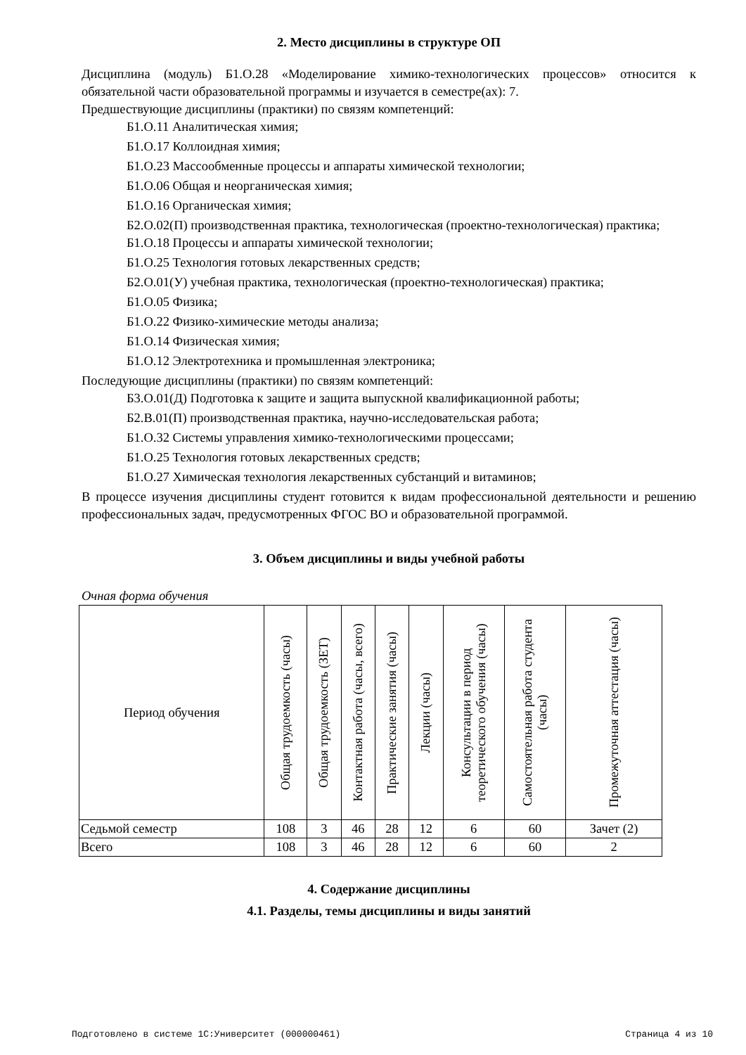2. Место дисциплины в структуре ОП
Дисциплина (модуль) Б1.О.28 «Моделирование химико-технологических процессов» относится к обязательной части образовательной программы и изучается в семестре(ах): 7.
Предшествующие дисциплины (практики) по связям компетенций:
Б1.О.11 Аналитическая химия;
Б1.О.17 Коллоидная химия;
Б1.О.23 Массообменные процессы и аппараты химической технологии;
Б1.О.06 Общая и неорганическая химия;
Б1.О.16 Органическая химия;
Б2.О.02(П) производственная практика, технологическая (проектно-технологическая) практика;
Б1.О.18 Процессы и аппараты химической технологии;
Б1.О.25 Технология готовых лекарственных средств;
Б2.О.01(У) учебная практика, технологическая (проектно-технологическая) практика;
Б1.О.05 Физика;
Б1.О.22 Физико-химические методы анализа;
Б1.О.14 Физическая химия;
Б1.О.12 Электротехника и промышленная электроника;
Последующие дисциплины (практики) по связям компетенций:
Б3.О.01(Д) Подготовка к защите и защита выпускной квалификационной работы;
Б2.В.01(П) производственная практика, научно-исследовательская работа;
Б1.О.32 Системы управления химико-технологическими процессами;
Б1.О.25 Технология готовых лекарственных средств;
Б1.О.27 Химическая технология лекарственных субстанций и витаминов;
В процессе изучения дисциплины студент готовится к видам профессиональной деятельности и решению профессиональных задач, предусмотренных ФГОС ВО и образовательной программой.
3. Объем дисциплины и виды учебной работы
Очная форма обучения
| Период обучения | Общая трудоемкость (часы) | Общая трудоемкость (ЗЕТ) | Контактная работа (часы, всего) | Практические занятия (часы) | Лекции (часы) | Консультации в период теоретического обучения (часы) | Самостоятельная работа студента (часы) | Промежуточная аттестация (часы) |
| --- | --- | --- | --- | --- | --- | --- | --- | --- |
| Седьмой семестр | 108 | 3 | 46 | 28 | 12 | 6 | 60 | Зачет (2) |
| Всего | 108 | 3 | 46 | 28 | 12 | 6 | 60 | 2 |
4. Содержание дисциплины
4.1. Разделы, темы дисциплины и виды занятий
Подготовлено в системе 1С:Университет (000000461) Страница 4 из 10